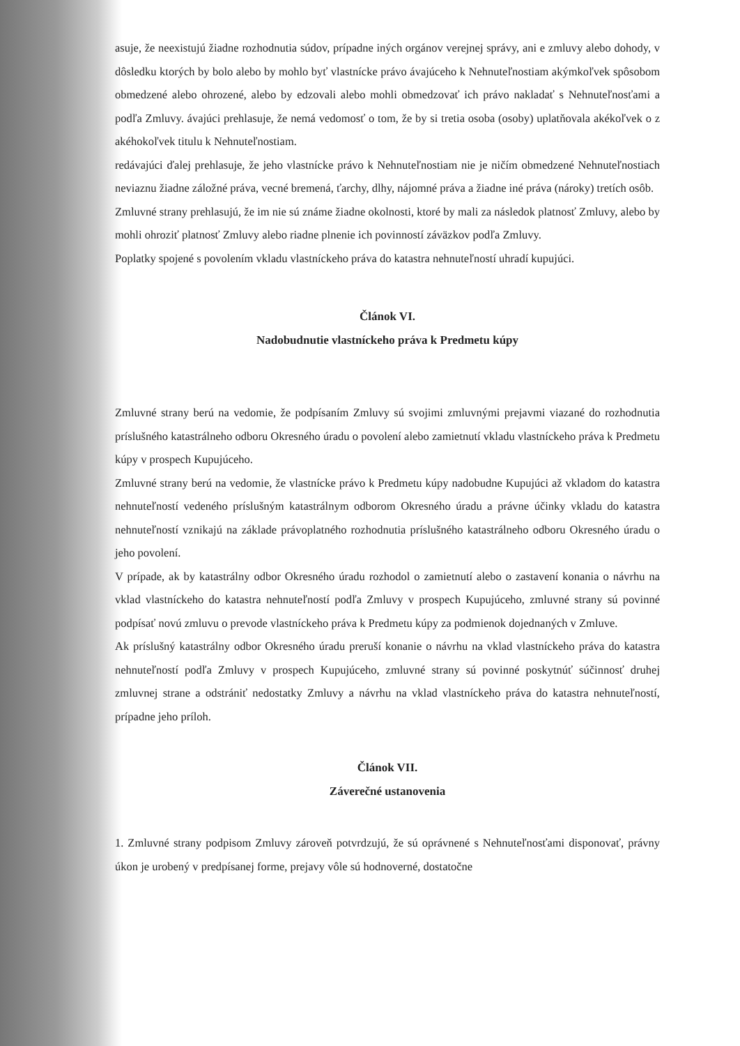asuje, že neexistujú žiadne rozhodnutia súdov, prípadne iných orgánov verejnej správy, ani e zmluvy alebo dohody, v dôsledku ktorých by bolo alebo by mohlo byť vlastnícke právo ávajúceho k Nehnuteľnostiam akýmkoľvek spôsobom obmedzené alebo ohrozené, alebo by edzovali alebo mohli obmedzovať ich právo nakladať s Nehnuteľnosťami a podľa Zmluvy. ávajúci prehlasuje, že nemá vedomosť o tom, že by si tretia osoba (osoby) uplatňovala akékoľvek o z akéhokoľvek titulu k Nehnuteľnostiam.
redávajúci ďalej prehlasuje, že jeho vlastnícke právo k Nehnuteľnostiam nie je ničím obmedzené Nehnuteľnostiach neviaznu žiadne záložné práva, vecné bremená, ťarchy, dlhy, nájomné práva a žiadne iné práva (nároky) tretích osôb.
Zmluvné strany prehlasujú, že im nie sú známe žiadne okolnosti, ktoré by mali za následok platnosť Zmluvy, alebo by mohli ohroziť platnosť Zmluvy alebo riadne plnenie ich povinností záväzkov podľa Zmluvy.
Poplatky spojené s povolením vkladu vlastníckeho práva do katastra nehnuteľností uhradí kupujúci.
Článok VI.
Nadobudnutie vlastníckeho práva k Predmetu kúpy
Zmluvné strany berú na vedomie, že podpísaním Zmluvy sú svojimi zmluvnými prejavmi viazané do rozhodnutia príslušného katastrálneho odboru Okresného úradu o povolení alebo zamietnutí vkladu vlastníckeho práva k Predmetu kúpy v prospech Kupujúceho.
Zmluvné strany berú na vedomie, že vlastnícke právo k Predmetu kúpy nadobudne Kupujúci až vkladom do katastra nehnuteľností vedeného príslušným katastrálnym odborom Okresného úradu a právne účinky vkladu do katastra nehnuteľností vznikajú na základe právoplatného rozhodnutia príslušného katastrálneho odboru Okresného úradu o jeho povolení.
V prípade, ak by katastrálny odbor Okresného úradu rozhodol o zamietnutí alebo o zastavení konania o návrhu na vklad vlastníckeho do katastra nehnuteľností podľa Zmluvy v prospech Kupujúceho, zmluvné strany sú povinné podpísať novú zmluvu o prevode vlastníckeho práva k Predmetu kúpy za podmienok dojednaných v Zmluve.
Ak príslušný katastrálny odbor Okresného úradu preruší konanie o návrhu na vklad vlastníckeho práva do katastra nehnuteľností podľa Zmluvy v prospech Kupujúceho, zmluvné strany sú povinné poskytnúť súčinnosť druhej zmluvnej strane a odstrániť nedostatky Zmluvy a návrhu na vklad vlastníckeho práva do katastra nehnuteľností, prípadne jeho príloh.
Článok VII.
Záverečné ustanovenia
1. Zmluvné strany podpisom Zmluvy zároveň potvrdzujú, že sú oprávnené s Nehnuteľnosťami disponovať, právny úkon je urobený v predpísanej forme, prejavy vôle sú hodnoverné, dostatočne